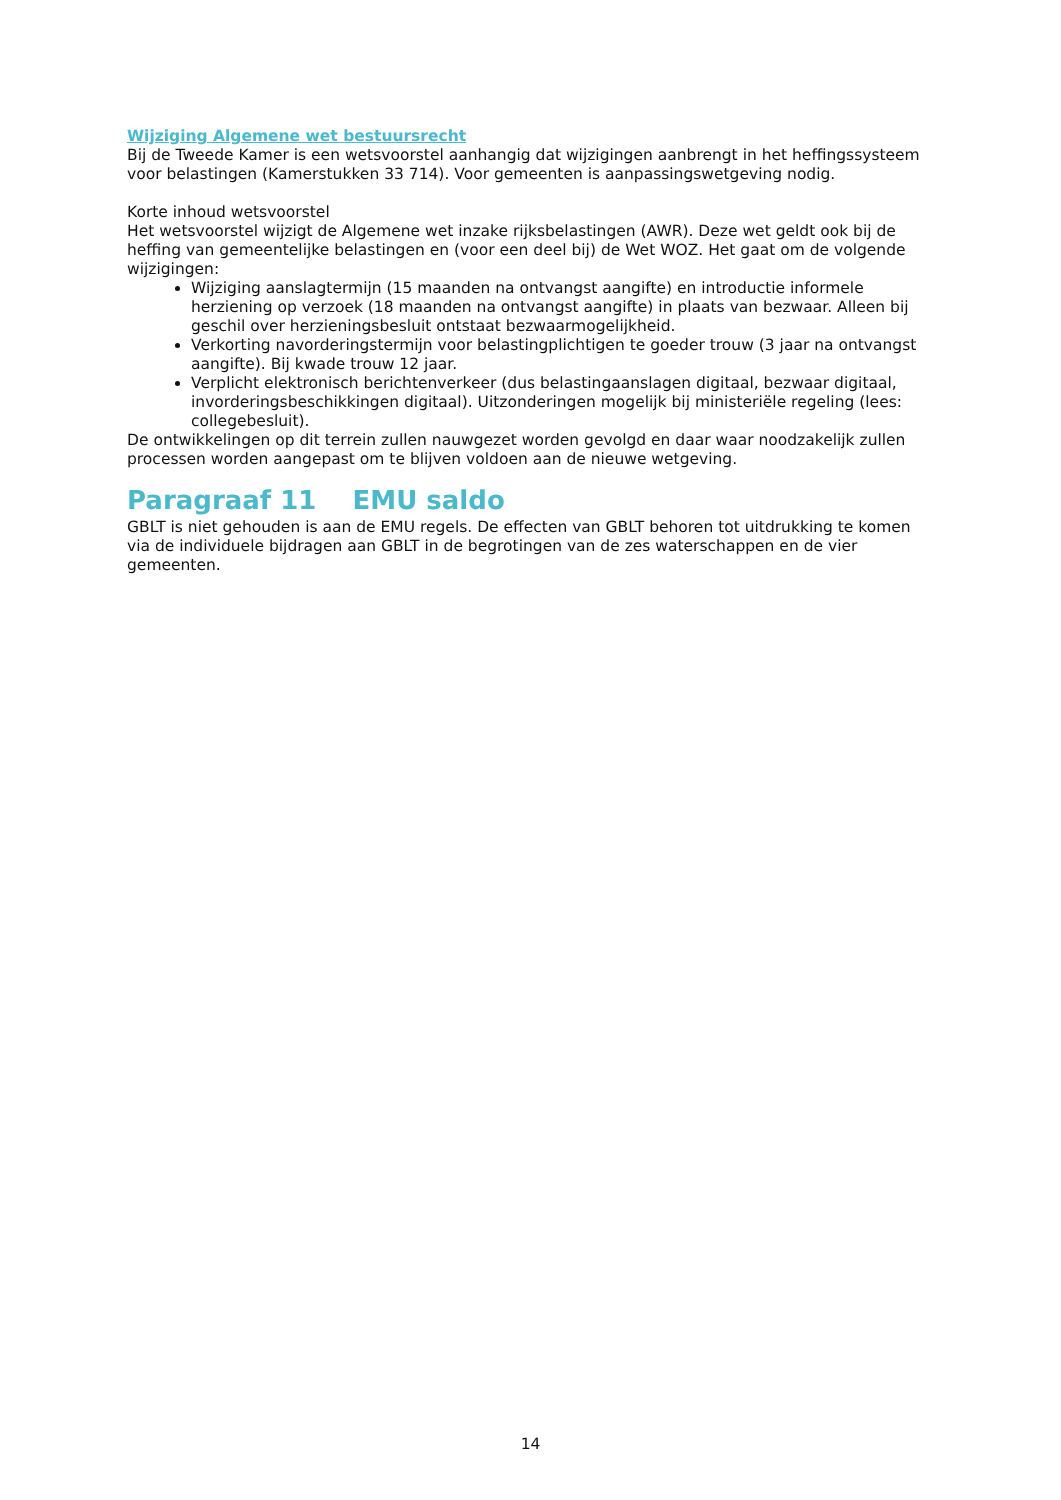Wijziging Algemene wet bestuursrecht
Bij de Tweede Kamer is een wetsvoorstel aanhangig dat wijzigingen aanbrengt in het heffingssysteem voor belastingen (Kamerstukken 33 714). Voor gemeenten is aanpassingswetgeving nodig.
Korte inhoud wetsvoorstel
Het wetsvoorstel wijzigt de Algemene wet inzake rijksbelastingen (AWR). Deze wet geldt ook bij de heffing van gemeentelijke belastingen en (voor een deel bij) de Wet WOZ. Het gaat om de volgende wijzigingen:
Wijziging aanslagtermijn (15 maanden na ontvangst aangifte) en introductie informele herziening op verzoek (18 maanden na ontvangst aangifte) in plaats van bezwaar. Alleen bij geschil over herzieningsbesluit ontstaat bezwaarmogelijkheid.
Verkorting navorderingstermijn voor belastingplichtigen te goeder trouw (3 jaar na ontvangst aangifte). Bij kwade trouw 12 jaar.
Verplicht elektronisch berichtenverkeer (dus belastingaanslagen digitaal, bezwaar digitaal, invorderingsbeschikkingen digitaal). Uitzonderingen mogelijk bij ministeriële regeling (lees: collegebesluit).
De ontwikkelingen op dit terrein zullen nauwgezet worden gevolgd en daar waar noodzakelijk zullen processen worden aangepast om te blijven voldoen aan de nieuwe wetgeving.
Paragraaf 11 EMU saldo
GBLT is niet gehouden is aan de EMU regels. De effecten van GBLT behoren tot uitdrukking te komen via de individuele bijdragen aan GBLT in de begrotingen van de zes waterschappen en de vier gemeenten.
14